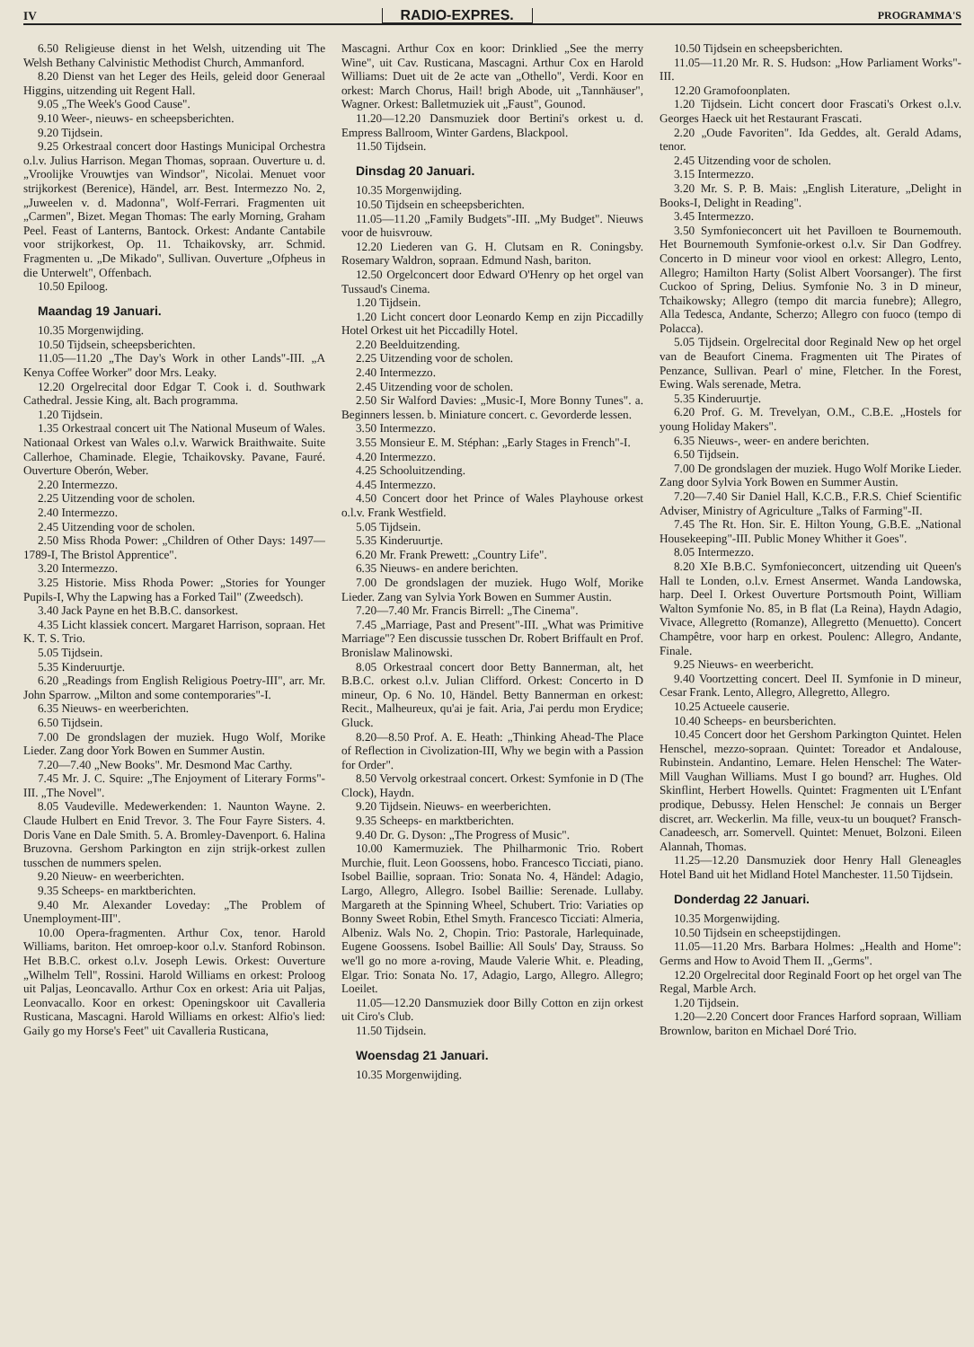IV RADIO-EXPRES. PROGRAMMA'S
6.50 Religieuse dienst in het Welsh, uitzending uit The Welsh Bethany Calvinistic Methodist Church, Ammanford.
8.20 Dienst van het Leger des Heils, geleid door Generaal Higgins, uitzending uit Regent Hall.
9.05 „The Week's Good Cause".
9.10 Weer-, nieuws- en scheepsberichten.
9.20 Tijdsein.
9.25 Orkestraal concert door Hastings Municipal Orchestra o.l.v. Julius Harrison. Megan Thomas, sopraan. Ouverture u. d. „Vroolijke Vrouwtjes van Windsor", Nicolai. Menuet voor strijkorkest (Berenice), Händel, arr. Best. Intermezzo No. 2, „Juweelen v. d. Madonna", Wolf-Ferrari. Fragmenten uit „Carmen", Bizet. Megan Thomas: The early Morning, Graham Peel. Feast of Lanterns, Bantock. Orkest: Andante Cantabile voor strijkorkest, Op. 11. Tchaikovsky, arr. Schmid. Fragmenten u. „De Mikado", Sullivan. Ouverture „Ofpheus in die Unterwelt", Offenbach.
10.50 Epiloog.
Maandag 19 Januari.
10.35 Morgenwijding.
10.50 Tijdsein, scheepsberichten.
11.05—11.20 „The Day's Work in other Lands"-III. „A Kenya Coffee Worker" door Mrs. Leaky.
12.20 Orgelrecital door Edgar T. Cook i. d. Southwark Cathedral. Jessie King, alt. Bach programma.
1.20 Tijdsein.
1.35 Orkestraal concert uit The National Museum of Wales. Nationaal Orkest van Wales o.l.v. Warwick Braithwaite. Suite Callerhoe, Chaminade. Elegie, Tchaikovsky. Pavane, Fauré. Ouverture Oberón, Weber.
2.20 Intermezzo.
2.25 Uitzending voor de scholen.
2.40 Intermezzo.
2.45 Uitzending voor de scholen.
2.50 Miss Rhoda Power: „Children of Other Days: 1497—1789-I, The Bristol Apprentice".
3.20 Intermezzo.
3.25 Historie. Miss Rhoda Power: „Stories for Younger Pupils-I, Why the Lapwing has a Forked Tail" (Zweedsch).
3.40 Jack Payne en het B.B.C. dansorkest.
4.35 Licht klassiek concert. Margaret Harrison, sopraan. Het K. T. S. Trio.
5.05 Tijdsein.
5.35 Kinderuurtje.
6.20 „Readings from English Religious Poetry-III", arr. Mr. John Sparrow. „Milton and some contemporaries"-I.
6.35 Nieuws- en weerberichten.
6.50 Tijdsein.
7.00 De grondslagen der muziek. Hugo Wolf, Morike Lieder. Zang door York Bowen en Summer Austin.
7.20—7.40 „New Books". Mr. Desmond Mac Carthy.
7.45 Mr. J. C. Squire: „The Enjoyment of Literary Forms"-III. „The Novel".
8.05 Vaudeville. Medewerkenden: 1. Naunton Wayne. 2. Claude Hulbert en Enid Trevor. 3. The Four Fayre Sisters. 4. Doris Vane en Dale Smith. 5. A. Bromley-Davenport. 6. Halina Bruzovna. Gershom Parkington en zijn strijk-orkest zullen tusschen de nummers spelen.
9.20 Nieuw- en weerberichten.
9.35 Scheeps- en marktberichten.
9.40 Mr. Alexander Loveday: „The Problem of Unemployment-III".
10.00 Opera-fragmenten. Arthur Cox, tenor. Harold Williams, bariton. Het omroep-koor o.l.v. Stanford Robinson. Het B.B.C. orkest o.l.v. Joseph Lewis. Orkest: Ouverture „Wilhelm Tell", Rossini. Harold Williams en orkest: Proloog uit Paljas, Leoncavallo. Arthur Cox en orkest: Aria uit Paljas, Leonvacallo. Koor en orkest: Openingskoor uit Cavalleria Rusticana, Mascagni. Harold Williams en orkest: Alfio's lied: Gaily go my Horse's Feet" uit Cavalleria Rusticana,
Mascagni. Arthur Cox en koor: Drinklied „See the merry Wine", uit Cav. Rusticana, Mascagni. Arthur Cox en Harold Williams: Duet uit de 2e acte van „Othello", Verdi. Koor en orkest: March Chorus, Hail! brigh Abode, uit „Tannhäuser", Wagner. Orkest: Balletmuziek uit „Faust", Gounod.
11.20—12.20 Dansmuziek door Bertini's orkest u. d. Empress Ballroom, Winter Gardens, Blackpool.
11.50 Tijdsein.
Dinsdag 20 Januari.
10.35 Morgenwijding.
10.50 Tijdsein en scheepsberichten.
11.05—11.20 „Family Budgets"-III. „My Budget". Nieuws voor de huisvrouw.
12.20 Liederen van G. H. Clutsam en R. Coningsby. Rosemary Waldron, sopraan. Edmund Nash, bariton.
12.50 Orgelconcert door Edward O'Henry op het orgel van Tussaud's Cinema.
1.20 Tijdsein.
1.20 Licht concert door Leonardo Kemp en zijn Piccadilly Hotel Orkest uit het Piccadilly Hotel.
2.20 Beelduitzending.
2.25 Uitzending voor de scholen.
2.40 Intermezzo.
2.45 Uitzending voor de scholen.
2.50 Sir Walford Davies: „Music-I, More Bonny Tunes". a. Beginners lessen. b. Miniature concert. c. Gevorderde lessen.
3.50 Intermezzo.
3.55 Monsieur E. M. Stéphan: „Early Stages in French"-I.
4.20 Intermezzo.
4.25 Schooluitzending.
4.45 Intermezzo.
4.50 Concert door het Prince of Wales Playhouse orkest o.l.v. Frank Westfield.
5.05 Tijdsein.
5.35 Kinderuurtje.
6.20 Mr. Frank Prewett: „Country Life".
6.35 Nieuws- en andere berichten.
7.00 De grondslagen der muziek. Hugo Wolf, Morike Lieder. Zang van Sylvia York Bowen en Summer Austin.
7.20—7.40 Mr. Francis Birrell: „The Cinema".
7.45 „Marriage, Past and Present"-III. „What was Primitive Marriage"? Een discussie tusschen Dr. Robert Briffault en Prof. Bronislaw Malinowski.
8.05 Orkestraal concert door Betty Bannerman, alt, het B.B.C. orkest o.l.v. Julian Clifford. Orkest: Concerto in D mineur, Op. 6 No. 10, Händel. Betty Bannerman en orkest: Recit., Malheureux, qu'ai je fait. Aria, J'ai perdu mon Erydice; Gluck.
8.20—8.50 Prof. A. E. Heath: „Thinking Ahead-The Place of Reflection in Civolization-III, Why we begin with a Passion for Order".
8.50 Vervolg orkestraal concert. Orkest: Symfonie in D (The Clock), Haydn.
9.20 Tijdsein. Nieuws- en weerberichten.
9.35 Scheeps- en marktberichten.
9.40 Dr. G. Dyson: „The Progress of Music".
10.00 Kamermuziek. The Philharmonic Trio. Robert Murchie, fluit. Leon Goossens, hobo. Francesco Ticciati, piano. Isobel Baillie, sopraan. Trio: Sonata No. 4, Händel: Adagio, Largo, Allegro, Allegro. Isobel Baillie: Serenade. Lullaby. Margareth at the Spinning Wheel, Schubert. Trio: Variaties op Bonny Sweet Robin, Ethel Smyth. Francesco Ticciati: Almeria, Albeniz. Wals No. 2, Chopin. Trio: Pastorale, Harlequinade, Eugene Goossens. Isobel Baillie: All Souls' Day, Strauss. So we'll go no more a-roving, Maude Valerie Whit. e. Pleading, Elgar. Trio: Sonata No. 17, Adagio, Largo, Allegro. Allegro; Loeilet.
11.05—12.20 Dansmuziek door Billy Cotton en zijn orkest uit Ciro's Club.
11.50 Tijdsein.
Woensdag 21 Januari.
10.35 Morgenwijding.
10.50 Tijdsein en scheepsberichten.
11.05—11.20 Mr. R. S. Hudson: „How Parliament Works"-III.
12.20 Gramofoonplaten.
1.20 Tijdsein. Licht concert door Frascati's Orkest o.l.v. Georges Haeck uit het Restaurant Frascati.
2.20 „Oude Favoriten". Ida Geddes, alt. Gerald Adams, tenor.
2.45 Uitzending voor de scholen.
3.15 Intermezzo.
3.20 Mr. S. P. B. Mais: „English Literature, „Delight in Books-I, Delight in Reading".
3.45 Intermezzo.
3.50 Symfonieconcert uit het Pavilloen te Bournemouth. Het Bournemouth Symfonie-orkest o.l.v. Sir Dan Godfrey. Concerto in D mineur voor viool en orkest: Allegro, Lento, Allegro; Hamilton Harty (Solist Albert Voorsanger). The first Cuckoo of Spring, Delius. Symfonie No. 3 in D mineur, Tchaikowsky; Allegro (tempo dit marcia funebre); Allegro, Alla Tedesca, Andante, Scherzo; Allegro con fuoco (tempo di Polacca).
5.05 Tijdsein. Orgelrecital door Reginald New op het orgel van de Beaufort Cinema. Fragmenten uit The Pirates of Penzance, Sullivan. Pearl o' mine, Fletcher. In the Forest, Ewing. Wals serenade, Metra.
5.35 Kinderuurtje.
6.20 Prof. G. M. Trevelyan, O.M., C.B.E. „Hostels for young Holiday Makers".
6.35 Nieuws-, weer- en andere berichten.
6.50 Tijdsein.
7.00 De grondslagen der muziek. Hugo Wolf Morike Lieder. Zang door Sylvia York Bowen en Summer Austin.
7.20—7.40 Sir Daniel Hall, K.C.B., F.R.S. Chief Scientific Adviser, Ministry of Agriculture „Talks of Farming"-II.
7.45 The Rt. Hon. Sir. E. Hilton Young, G.B.E. „National Housekeeping"-III. Public Money Whither it Goes".
8.05 Intermezzo.
8.20 XIe B.B.C. Symfonieconcert, uitzending uit Queen's Hall te Londen, o.l.v. Ernest Ansermet. Wanda Landowska, harp. Deel I. Orkest Ouverture Portsmouth Point, William Walton Symfonie No. 85, in B flat (La Reina), Haydn Adagio, Vivace, Allegretto (Romanze), Allegretto (Menuetto). Concert Champêtre, voor harp en orkest. Poulenc: Allegro, Andante, Finale.
9.25 Nieuws- en weerbericht.
9.40 Voortzetting concert. Deel II. Symfonie in D mineur, Cesar Frank. Lento, Allegro, Allegretto, Allegro.
10.25 Actueele causerie.
10.40 Scheeps- en beursberichten.
10.45 Concert door het Gershom Parkington Quintet. Helen Henschel, mezzo-sopraan. Quintet: Toreador et Andalouse, Rubinstein. Andantino, Lemare. Helen Henschel: The Water-Mill Vaughan Williams. Must I go bound? arr. Hughes. Old Skinflint, Herbert Howells. Quintet: Fragmenten uit L'Enfant prodique, Debussy. Helen Henschel: Je connais un Berger discret, arr. Weckerlin. Ma fille, veux-tu un bouquet? Fransch-Canadeesch, arr. Somervell. Quintet: Menuet, Bolzoni. Eileen Alannah, Thomas.
11.25—12.20 Dansmuziek door Henry Hall Gleneagles Hotel Band uit het Midland Hotel Manchester. 11.50 Tijdsein.
Donderdag 22 Januari.
10.35 Morgenwijding.
10.50 Tijdsein en scheepstijdingen.
11.05—11.20 Mrs. Barbara Holmes: „Health and Home": Germs and How to Avoid Them II. „Germs".
12.20 Orgelrecital door Reginald Foort op het orgel van The Regal, Marble Arch.
1.20 Tijdsein.
1.20—2.20 Concert door Frances Harford sopraan, William Brownlow, bariton en Michael Doré Trio.